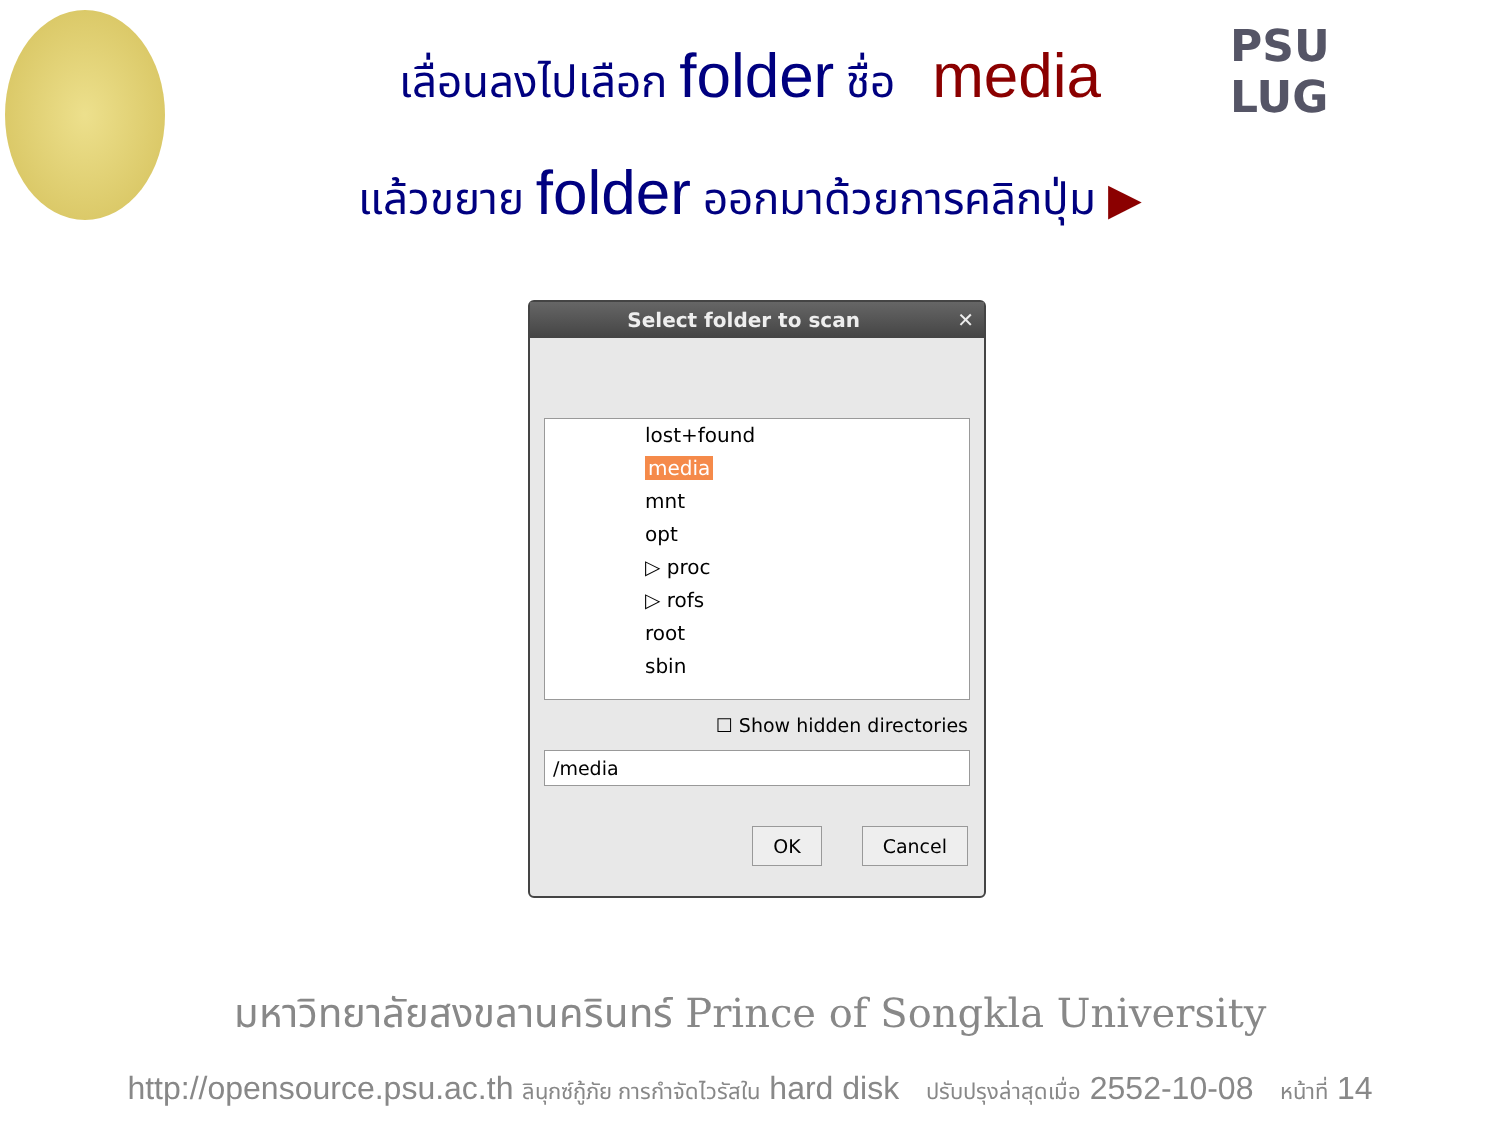PSU
LUG
เลื่อนลงไปเลือก folder ชื่อ media
แล้วขยาย folder ออกมาด้วยการคลิกปุ่ม ▶
Select folder to scan ✕
lost+found
media
mnt
opt
▷ proc
▷ rofs
root
sbin
☐ Show hidden directories
/media
OK Cancel
มหาวิทยาลัยสงขลานครินทร์ Prince of Songkla University
http://opensource.psu.ac.th ลินุกซ์กู้ภัย การกำจัดไวรัสใน hard disk ปรับปรุงล่าสุดเมื่อ 2552-10-08 หน้าที่ 14